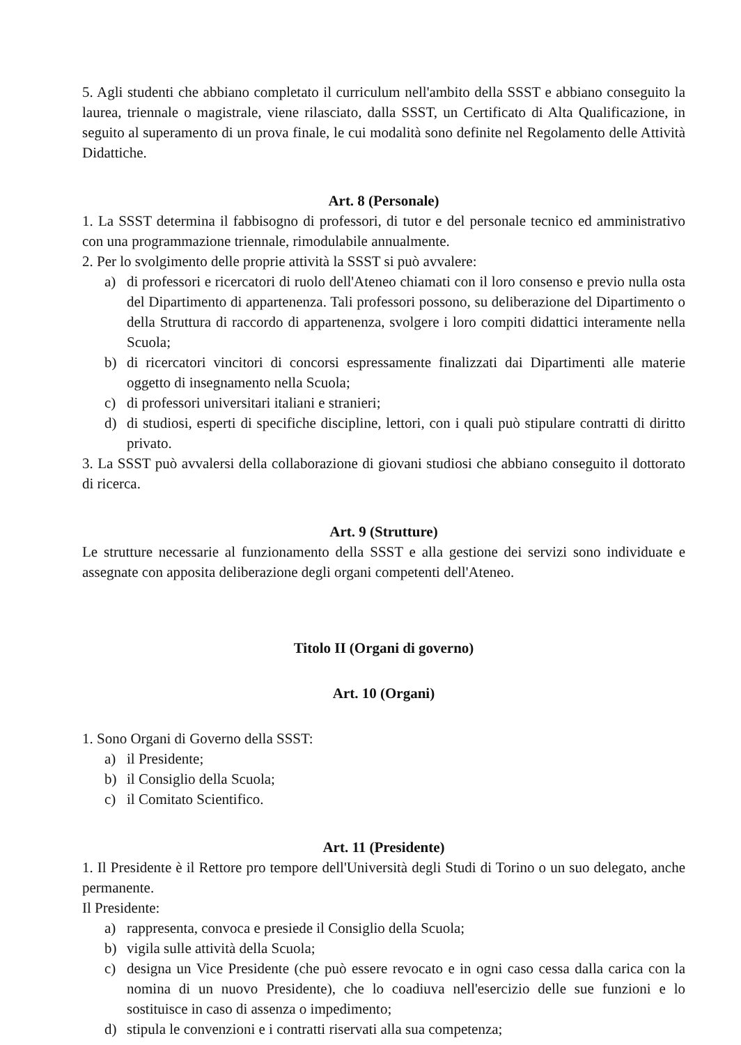5. Agli studenti che abbiano completato il curriculum nell'ambito della SSST e abbiano conseguito la laurea, triennale o magistrale, viene rilasciato, dalla SSST, un Certificato di Alta Qualificazione, in seguito al superamento di un prova finale, le cui modalità sono definite nel Regolamento delle Attività Didattiche.
Art. 8 (Personale)
1. La SSST determina il fabbisogno di professori, di tutor e del personale tecnico ed amministrativo con una programmazione triennale, rimodulabile annualmente.
2. Per lo svolgimento delle proprie attività la SSST si può avvalere:
a) di professori e ricercatori di ruolo dell'Ateneo chiamati con il loro consenso e previo nulla osta del Dipartimento di appartenenza. Tali professori possono, su deliberazione del Dipartimento o della Struttura di raccordo di appartenenza, svolgere i loro compiti didattici interamente nella Scuola;
b) di ricercatori vincitori di concorsi espressamente finalizzati dai Dipartimenti alle materie oggetto di insegnamento nella Scuola;
c) di professori universitari italiani e stranieri;
d) di studiosi, esperti di specifiche discipline, lettori, con i quali può stipulare contratti di diritto privato.
3. La SSST può avvalersi della collaborazione di giovani studiosi che abbiano conseguito il dottorato di ricerca.
Art. 9 (Strutture)
Le strutture necessarie al funzionamento della SSST e alla gestione dei servizi sono individuate e assegnate con apposita deliberazione degli organi competenti dell'Ateneo.
Titolo II (Organi di governo)
Art. 10 (Organi)
1. Sono Organi di Governo della SSST:
a) il Presidente;
b) il Consiglio della Scuola;
c) il Comitato Scientifico.
Art. 11 (Presidente)
1. Il Presidente è il Rettore pro tempore dell'Università degli Studi di Torino o un suo delegato, anche permanente.
Il Presidente:
a) rappresenta, convoca e presiede il Consiglio della Scuola;
b) vigila sulle attività della Scuola;
c) designa un Vice Presidente (che può essere revocato e in ogni caso cessa dalla carica con la nomina di un nuovo Presidente), che lo coadiuva nell'esercizio delle sue funzioni e lo sostituisce in caso di assenza o impedimento;
d) stipula le convenzioni e i contratti riservati alla sua competenza;